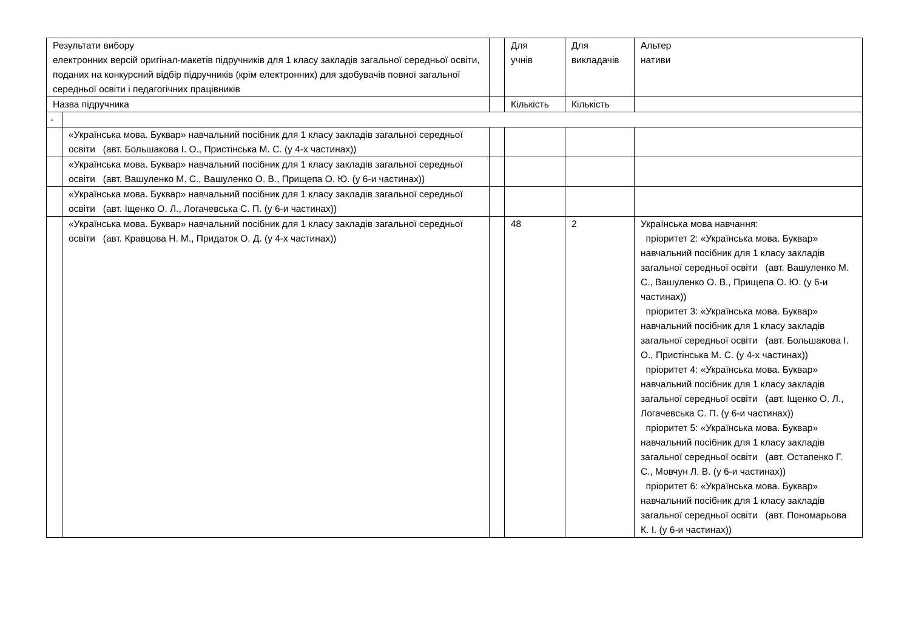| Результати вибору електронних версій оригінал-макетів підручників для 1 класу закладів загальної середньої освіти, поданих на конкурсний відбір підручників (крім електронних) для здобувачів повної загальної середньої освіти і педагогічних працівників | | | Для учнів | Для викладачів | Альтер нативи |
| Назва підручника | | | Кількість | Кількість | |
| - | | | | | |
| | «Українська мова. Буквар» навчальний посібник для 1 класу закладів загальної середньої освіти (авт. Большакова І. О., Пристінська М. С. (у 4-х частинах)) | | | | |
| | «Українська мова. Буквар» навчальний посібник для 1 класу закладів загальної середньої освіти (авт. Вашуленко М. С., Вашуленко О. В., Прищепа О. Ю. (у 6-и частинах)) | | | | |
| | «Українська мова. Буквар» навчальний посібник для 1 класу закладів загальної середньої освіти (авт. Іщенко О. Л., Логачевська С. П. (у 6-и частинах)) | | | | |
| | «Українська мова. Буквар» навчальний посібник для 1 класу закладів загальної середньої освіти (авт. Кравцова Н. М., Придаток О. Д. (у 4-х частинах)) | | 48 | 2 | Українська мова навчання: пріоритет 2: «Українська мова. Буквар» навчальний посібник для 1 класу закладів загальної середньої освіти (авт. Вашуленко М. С., Вашуленко О. В., Прищепа О. Ю. (у 6-и частинах)) пріоритет 3: «Українська мова. Буквар» навчальний посібник для 1 класу закладів загальної середньої освіти (авт. Большакова І. О., Пристінська М. С. (у 4-х частинах)) пріоритет 4: «Українська мова. Буквар» навчальний посібник для 1 класу закладів загальної середньої освіти (авт. Іщенко О. Л., Логачевська С. П. (у 6-и частинах)) пріоритет 5: «Українська мова. Буквар» навчальний посібник для 1 класу закладів загальної середньої освіти (авт. Остапенко Г. С., Мовчун Л. В. (у 6-и частинах)) пріоритет 6: «Українська мова. Буквар» навчальний посібник для 1 класу закладів загальної середньої освіти (авт. Пономарьова К. І. (у 6-и частинах)) |